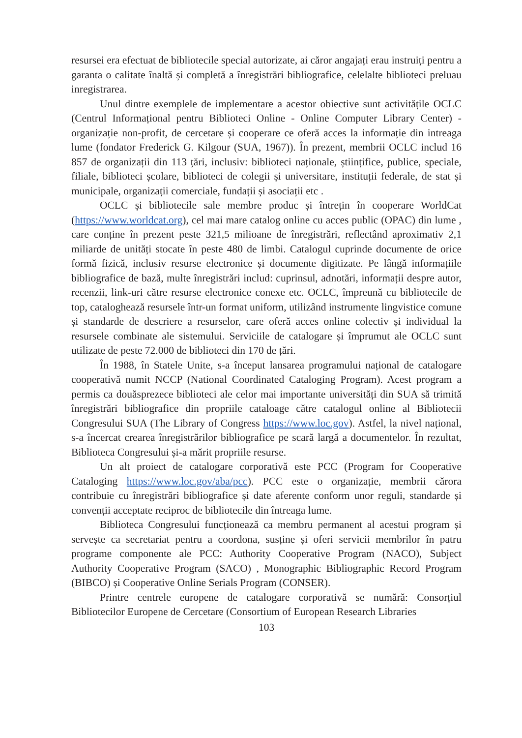resursei era efectuat de bibliotecile special autorizate, ai căror angajați erau instruiți pentru a garanta o calitate înaltă și completă a înregistrări bibliografice, celelalte biblioteci preluau inregistrarea.
Unul dintre exemplele de implementare a acestor obiective sunt activitățile OCLC (Centrul Informațional pentru Biblioteci Online - Online Computer Library Center) - organizație non-profit, de cercetare și cooperare ce oferă acces la informație din intreaga lume (fondator Frederick G. Kilgour (SUA, 1967)). În prezent, membrii OCLC includ 16 857 de organizații din 113 țări, inclusiv: biblioteci naționale, științifice, publice, speciale, filiale, biblioteci școlare, biblioteci de colegii și universitare, instituții federale, de stat și municipale, organizații comerciale, fundații și asociații etc .
OCLC și bibliotecile sale membre produc și întrețin în cooperare WorldCat (https://www.worldcat.org), cel mai mare catalog online cu acces public (OPAC) din lume , care conține în prezent peste 321,5 milioane de înregistrări, reflectând aproximativ 2,1 miliarde de unități stocate în peste 480 de limbi. Catalogul cuprinde documente de orice formă fizică, inclusiv resurse electronice și documente digitizate. Pe lângă informațiile bibliografice de bază, multe înregistrări includ: cuprinsul, adnotări, informații despre autor, recenzii, link-uri către resurse electronice conexe etc. OCLC, împreună cu bibliotecile de top, cataloghează resursele într-un format uniform, utilizând instrumente lingvistice comune și standarde de descriere a resurselor, care oferă acces online colectiv și individual la resursele combinate ale sistemului. Serviciile de catalogare și împrumut ale OCLC sunt utilizate de peste 72.000 de biblioteci din 170 de țări.
În 1988, în Statele Unite, s-a început lansarea programului național de catalogare cooperativă numit NCCP (National Coordinated Cataloging Program). Acest program a permis ca douăsprezece biblioteci ale celor mai importante universități din SUA să trimită înregistrări bibliografice din propriile cataloage către catalogul online al Bibliotecii Congresului SUA (The Library of Congress https://www.loc.gov). Astfel, la nivel național, s-a încercat crearea înregistrărilor bibliografice pe scară largă a documentelor. În rezultat, Biblioteca Congresului și-a mărit propriile resurse.
Un alt proiect de catalogare corporativă este PCC (Program for Cooperative Cataloging https://www.loc.gov/aba/pcc). PCC este o organizație, membrii cărora contribuie cu înregistrări bibliografice și date aferente conform unor reguli, standarde și convenții acceptate reciproc de bibliotecile din întreaga lume.
Biblioteca Congresului funcționează ca membru permanent al acestui program și servește ca secretariat pentru a coordona, susține și oferi servicii membrilor în patru programe componente ale PCC: Authority Cooperative Program (NACO), Subject Authority Cooperative Program (SACO) , Monographic Bibliographic Record Program (BIBCO) și Cooperative Online Serials Program (CONSER).
Printre centrele europene de catalogare corporativă se numără: Consorțiul Bibliotecilor Europene de Cercetare (Consortium of European Research Libraries
103